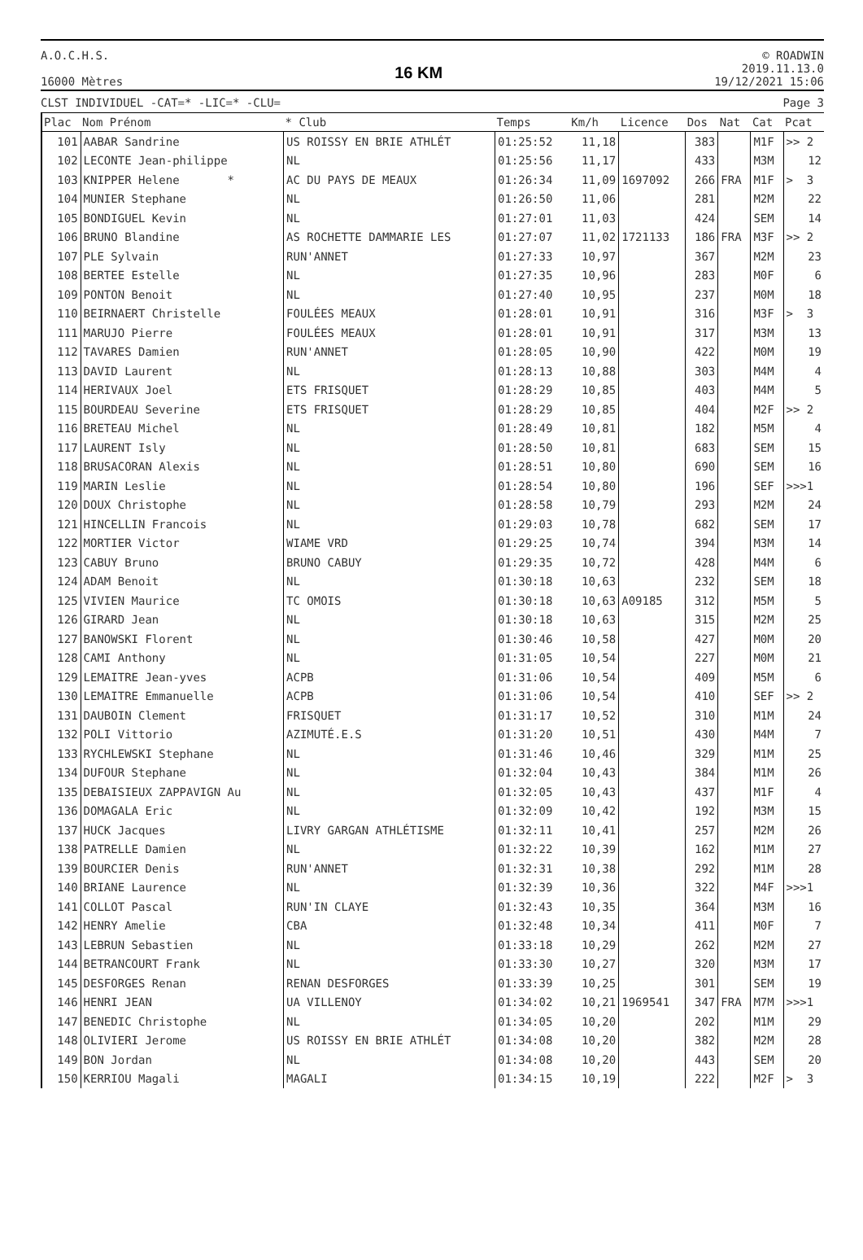A.O.C.H.S.
16000 Mètres
16 KM
© ROADWIN
2019.11.13.0
19/12/2021 15:06
CLST INDIVIDUEL -CAT=* -LIC=* -CLU= Page 3
| Plac | Nom Prénom | * Club | Temps | Km/h | Licence | Dos | Nat | Cat | Pcat |
| --- | --- | --- | --- | --- | --- | --- | --- | --- | --- |
| 101 | AABAR Sandrine | US ROISSY EN BRIE ATHLÉT | 01:25:52 | 11,18 | | 383 | | M1F | >> 2 |
| 102 | LECONTE Jean-philippe | NL | 01:25:56 | 11,17 | | 433 | | M3M | 12 |
| 103 | KNIPPER Helene * | AC DU PAYS DE MEAUX | 01:26:34 | 11,09 | 1697092 | 266 | FRA | M1F | > 3 |
| 104 | MUNIER Stephane | NL | 01:26:50 | 11,06 | | 281 | | M2M | 22 |
| 105 | BONDIGUEL Kevin | NL | 01:27:01 | 11,03 | | 424 | | SEM | 14 |
| 106 | BRUNO Blandine | AS ROCHETTE DAMMARIE LES | 01:27:07 | 11,02 | 1721133 | 186 | FRA | M3F | >> 2 |
| 107 | PLE Sylvain | RUN'ANNET | 01:27:33 | 10,97 | | 367 | | M2M | 23 |
| 108 | BERTEE Estelle | NL | 01:27:35 | 10,96 | | 283 | | M0F | 6 |
| 109 | PONTON Benoit | NL | 01:27:40 | 10,95 | | 237 | | M0M | 18 |
| 110 | BEIRNAERT Christelle | FOULÉES MEAUX | 01:28:01 | 10,91 | | 316 | | M3F | > 3 |
| 111 | MARUJO Pierre | FOULÉES MEAUX | 01:28:01 | 10,91 | | 317 | | M3M | 13 |
| 112 | TAVARES Damien | RUN'ANNET | 01:28:05 | 10,90 | | 422 | | M0M | 19 |
| 113 | DAVID Laurent | NL | 01:28:13 | 10,88 | | 303 | | M4M | 4 |
| 114 | HERIVAUX Joel | ETS FRISQUET | 01:28:29 | 10,85 | | 403 | | M4M | 5 |
| 115 | BOURDEAU Severine | ETS FRISQUET | 01:28:29 | 10,85 | | 404 | | M2F | >> 2 |
| 116 | BRETEAU Michel | NL | 01:28:49 | 10,81 | | 182 | | M5M | 4 |
| 117 | LAURENT Isly | NL | 01:28:50 | 10,81 | | 683 | | SEM | 15 |
| 118 | BRUSACORAN Alexis | NL | 01:28:51 | 10,80 | | 690 | | SEM | 16 |
| 119 | MARIN Leslie | NL | 01:28:54 | 10,80 | | 196 | | SEF | >>>1 |
| 120 | DOUX Christophe | NL | 01:28:58 | 10,79 | | 293 | | M2M | 24 |
| 121 | HINCELLIN Francois | NL | 01:29:03 | 10,78 | | 682 | | SEM | 17 |
| 122 | MORTIER Victor | WIAME VRD | 01:29:25 | 10,74 | | 394 | | M3M | 14 |
| 123 | CABUY Bruno | BRUNO CABUY | 01:29:35 | 10,72 | | 428 | | M4M | 6 |
| 124 | ADAM Benoit | NL | 01:30:18 | 10,63 | | 232 | | SEM | 18 |
| 125 | VIVIEN Maurice | TC OMOIS | 01:30:18 | 10,63 | A09185 | 312 | | M5M | 5 |
| 126 | GIRARD Jean | NL | 01:30:18 | 10,63 | | 315 | | M2M | 25 |
| 127 | BANOWSKI Florent | NL | 01:30:46 | 10,58 | | 427 | | M0M | 20 |
| 128 | CAMI Anthony | NL | 01:31:05 | 10,54 | | 227 | | M0M | 21 |
| 129 | LEMAITRE Jean-yves | ACPB | 01:31:06 | 10,54 | | 409 | | M5M | 6 |
| 130 | LEMAITRE Emmanuelle | ACPB | 01:31:06 | 10,54 | | 410 | | SEF | >> 2 |
| 131 | DAUBOIN Clement | FRISQUET | 01:31:17 | 10,52 | | 310 | | M1M | 24 |
| 132 | POLI Vittorio | AZIMUTÉ.E.S | 01:31:20 | 10,51 | | 430 | | M4M | 7 |
| 133 | RYCHLEWSKI Stephane | NL | 01:31:46 | 10,46 | | 329 | | M1M | 25 |
| 134 | DUFOUR Stephane | NL | 01:32:04 | 10,43 | | 384 | | M1M | 26 |
| 135 | DEBAISIEUX ZAPPAVIGN Au | NL | 01:32:05 | 10,43 | | 437 | | M1F | 4 |
| 136 | DOMAGALA Eric | NL | 01:32:09 | 10,42 | | 192 | | M3M | 15 |
| 137 | HUCK Jacques | LIVRY GARGAN ATHLÉTISME | 01:32:11 | 10,41 | | 257 | | M2M | 26 |
| 138 | PATRELLE Damien | NL | 01:32:22 | 10,39 | | 162 | | M1M | 27 |
| 139 | BOURCIER Denis | RUN'ANNET | 01:32:31 | 10,38 | | 292 | | M1M | 28 |
| 140 | BRIANE Laurence | NL | 01:32:39 | 10,36 | | 322 | | M4F | >>>1 |
| 141 | COLLOT Pascal | RUN'IN CLAYE | 01:32:43 | 10,35 | | 364 | | M3M | 16 |
| 142 | HENRY Amelie | CBA | 01:32:48 | 10,34 | | 411 | | M0F | 7 |
| 143 | LEBRUN Sebastien | NL | 01:33:18 | 10,29 | | 262 | | M2M | 27 |
| 144 | BETRANCOURT Frank | NL | 01:33:30 | 10,27 | | 320 | | M3M | 17 |
| 145 | DESFORGES Renan | RENAN DESFORGES | 01:33:39 | 10,25 | | 301 | | SEM | 19 |
| 146 | HENRI JEAN | UA VILLENOY | 01:34:02 | 10,21 | 1969541 | 347 | FRA | M7M | >>>1 |
| 147 | BENEDIC Christophe | NL | 01:34:05 | 10,20 | | 202 | | M1M | 29 |
| 148 | OLIVIERI Jerome | US ROISSY EN BRIE ATHLÉT | 01:34:08 | 10,20 | | 382 | | M2M | 28 |
| 149 | BON Jordan | NL | 01:34:08 | 10,20 | | 443 | | SEM | 20 |
| 150 | KERRIOU Magali | MAGALI | 01:34:15 | 10,19 | | 222 | | M2F | > 3 |